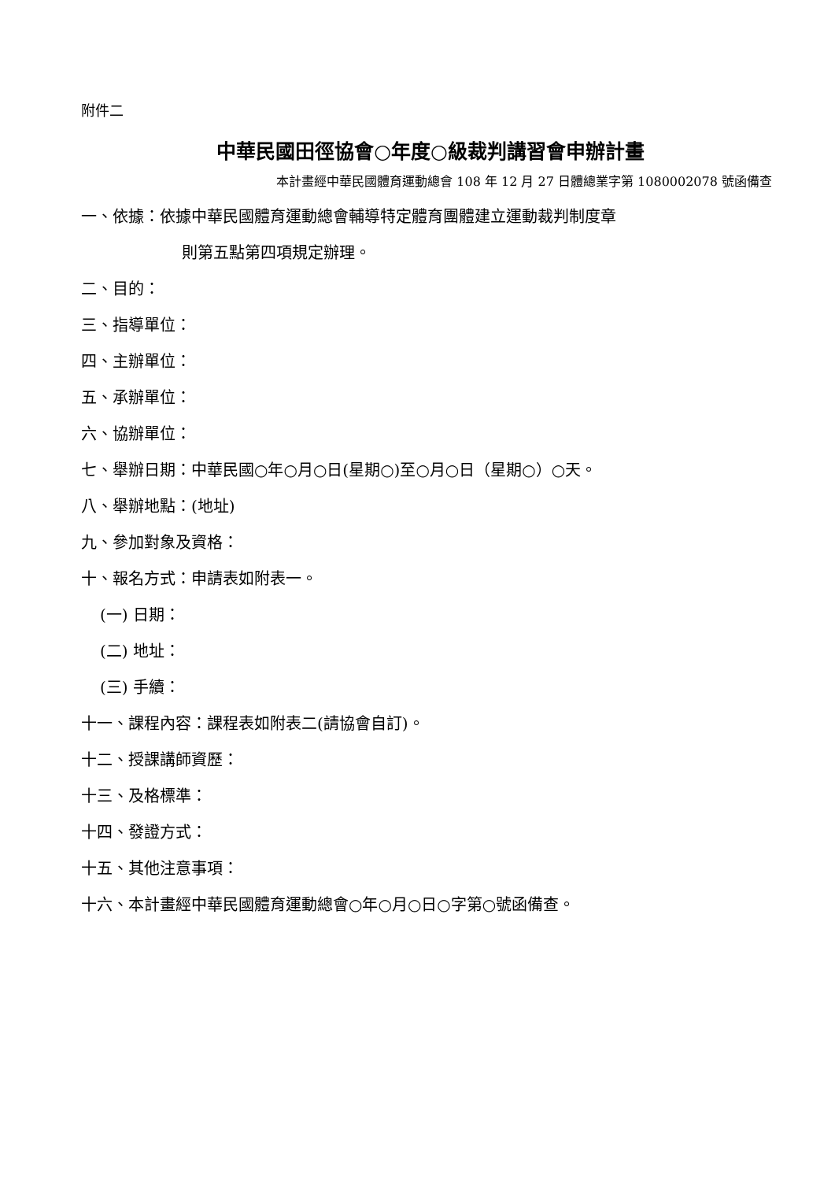附件二
中華民國田徑協會○年度○級裁判講習會申辦計畫
本計畫經中華民國體育運動總會 108 年 12 月 27 日體總業字第 1080002078 號函備查
一、依據：依據中華民國體育運動總會輔導特定體育團體建立運動裁判制度章
則第五點第四項規定辦理。
二、目的：
三、指導單位：
四、主辦單位：
五、承辦單位：
六、協辦單位：
七、舉辦日期：中華民國○年○月○日(星期○)至○月○日（星期○）○天。
八、舉辦地點：(地址)
九、參加對象及資格：
十、報名方式：申請表如附表一。
(一) 日期：
(二) 地址：
(三) 手續：
十一、課程內容：課程表如附表二(請協會自訂)。
十二、授課講師資歷：
十三、及格標準：
十四、發證方式：
十五、其他注意事項：
十六、本計畫經中華民國體育運動總會○年○月○日○字第○號函備查。